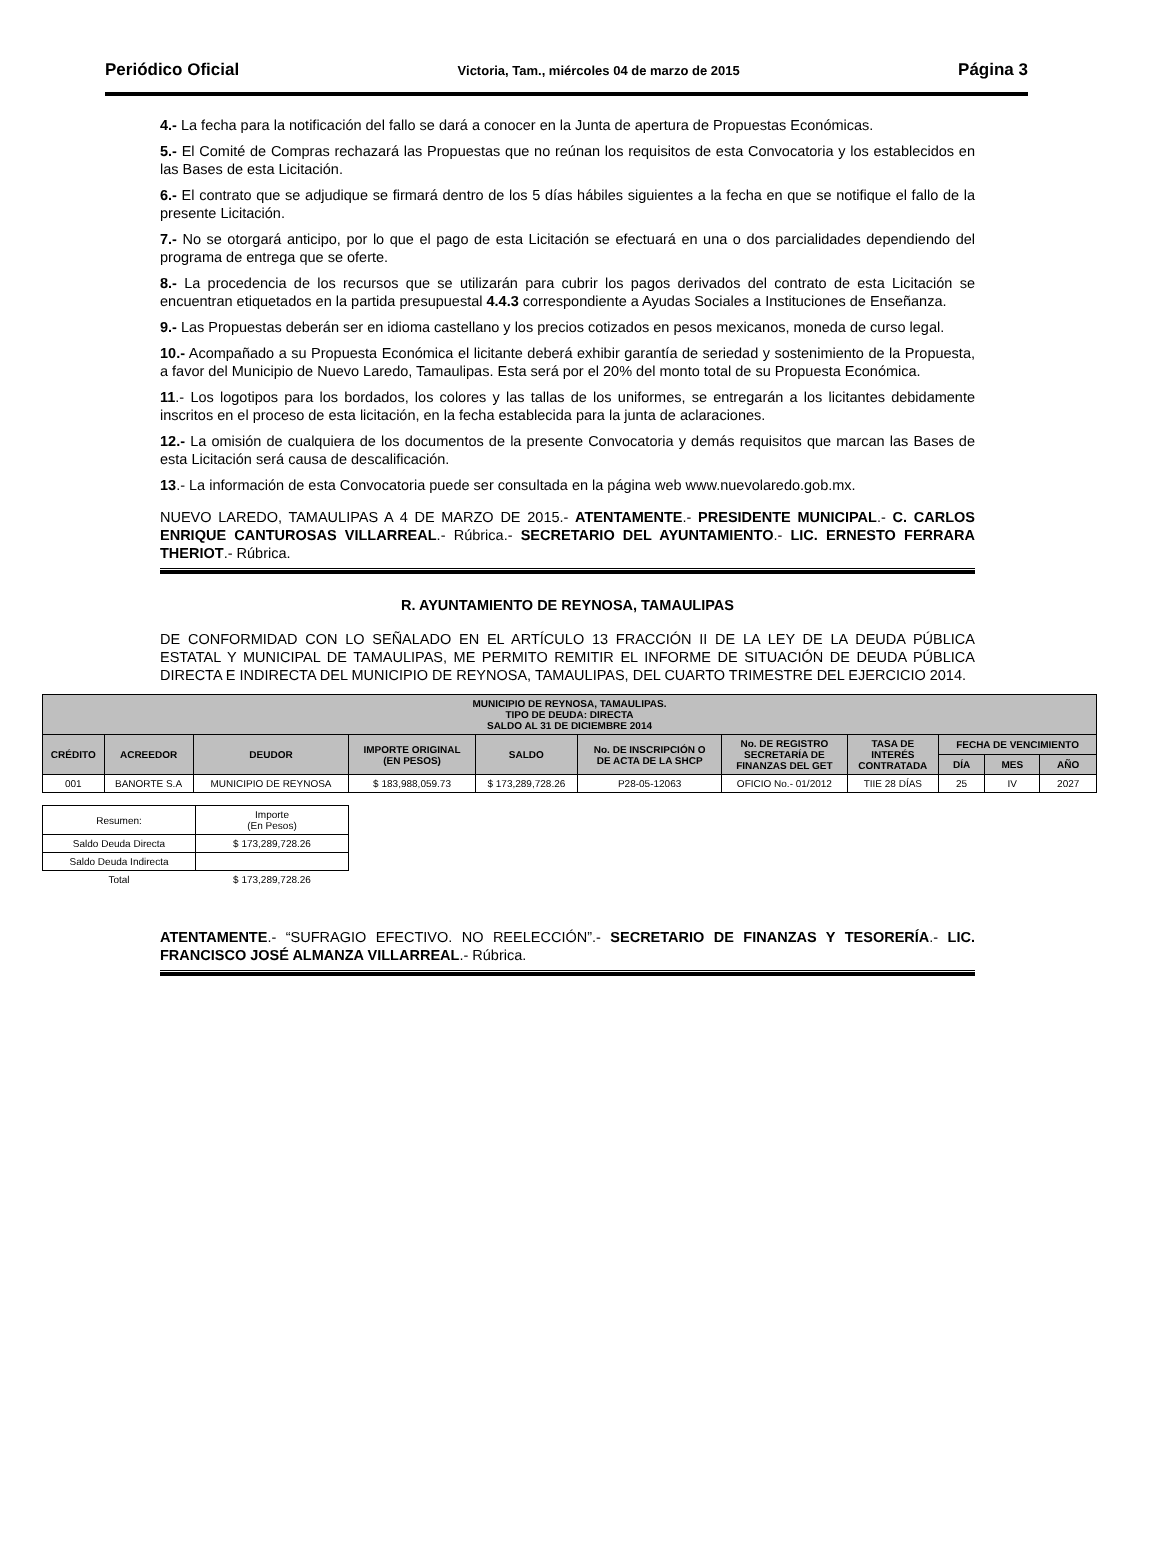Periódico Oficial Victoria, Tam., miércoles 04 de marzo de 2015 Página 3
4.- La fecha para la notificación del fallo se dará a conocer en la Junta de apertura de Propuestas Económicas.
5.- El Comité de Compras rechazará las Propuestas que no reúnan los requisitos de esta Convocatoria y los establecidos en las Bases de esta Licitación.
6.- El contrato que se adjudique se firmará dentro de los 5 días hábiles siguientes a la fecha en que se notifique el fallo de la presente Licitación.
7.- No se otorgará anticipo, por lo que el pago de esta Licitación se efectuará en una o dos parcialidades dependiendo del programa de entrega que se oferte.
8.- La procedencia de los recursos que se utilizarán para cubrir los pagos derivados del contrato de esta Licitación se encuentran etiquetados en la partida presupuestal 4.4.3 correspondiente a Ayudas Sociales a Instituciones de Enseñanza.
9.- Las Propuestas deberán ser en idioma castellano y los precios cotizados en pesos mexicanos, moneda de curso legal.
10.- Acompañado a su Propuesta Económica el licitante deberá exhibir garantía de seriedad y sostenimiento de la Propuesta, a favor del Municipio de Nuevo Laredo, Tamaulipas. Esta será por el 20% del monto total de su Propuesta Económica.
11.- Los logotipos para los bordados, los colores y las tallas de los uniformes, se entregarán a los licitantes debidamente inscritos en el proceso de esta licitación, en la fecha establecida para la junta de aclaraciones.
12.- La omisión de cualquiera de los documentos de la presente Convocatoria y demás requisitos que marcan las Bases de esta Licitación será causa de descalificación.
13.- La información de esta Convocatoria puede ser consultada en la página web www.nuevolaredo.gob.mx.
NUEVO LAREDO, TAMAULIPAS A 4 DE MARZO DE 2015.- ATENTAMENTE.- PRESIDENTE MUNICIPAL.- C. CARLOS ENRIQUE CANTUROSAS VILLARREAL.- Rúbrica.- SECRETARIO DEL AYUNTAMIENTO.- LIC. ERNESTO FERRARA THERIOT.- Rúbrica.
R. AYUNTAMIENTO DE REYNOSA, TAMAULIPAS
DE CONFORMIDAD CON LO SEÑALADO EN EL ARTÍCULO 13 FRACCIÓN II DE LA LEY DE LA DEUDA PÚBLICA ESTATAL Y MUNICIPAL DE TAMAULIPAS, ME PERMITO REMITIR EL INFORME DE SITUACIÓN DE DEUDA PÚBLICA DIRECTA E INDIRECTA DEL MUNICIPIO DE REYNOSA, TAMAULIPAS, DEL CUARTO TRIMESTRE DEL EJERCICIO 2014.
| MUNICIPIO DE REYNOSA, TAMAULIPAS. TIPO DE DEUDA: DIRECTA SALDO AL 31 DE DICIEMBRE 2014 | | | | | | | | | | |
| --- | --- | --- | --- | --- | --- | --- | --- | --- | --- | --- |
| CRÉDITO | ACREEDOR | DEUDOR | IMPORTE ORIGINAL (EN PESOS) | SALDO | No. DE INSCRIPCIÓN O DE ACTA DE LA SHCP | No. DE REGISTRO SECRETARÍA DE FINANZAS DEL GET | TASA DE INTERÉS CONTRATADA | FECHA DE VENCIMIENTO | | |
| | | | | | | | | DÍA | MES | AÑO |
| 001 | BANORTE S.A | MUNICIPIO DE REYNOSA | $ 183,988,059.73 | $ 173,289,728.26 | P28-05-12063 | OFICIO No.- 01/2012 | TIIE 28 DÍAS | 25 | IV | 2027 |
| Resumen: | Importe (En Pesos) |
| Saldo Deuda Directa | $ 173,289,728.26 |
| Saldo Deuda Indirecta | |
| Total | $ 173,289,728.26 |
ATENTAMENTE.- “SUFRAGIO EFECTIVO. NO REELECCIÓN”.- SECRETARIO DE FINANZAS Y TESORERÍA.- LIC. FRANCISCO JOSÉ ALMANZA VILLARREAL.- Rúbrica.